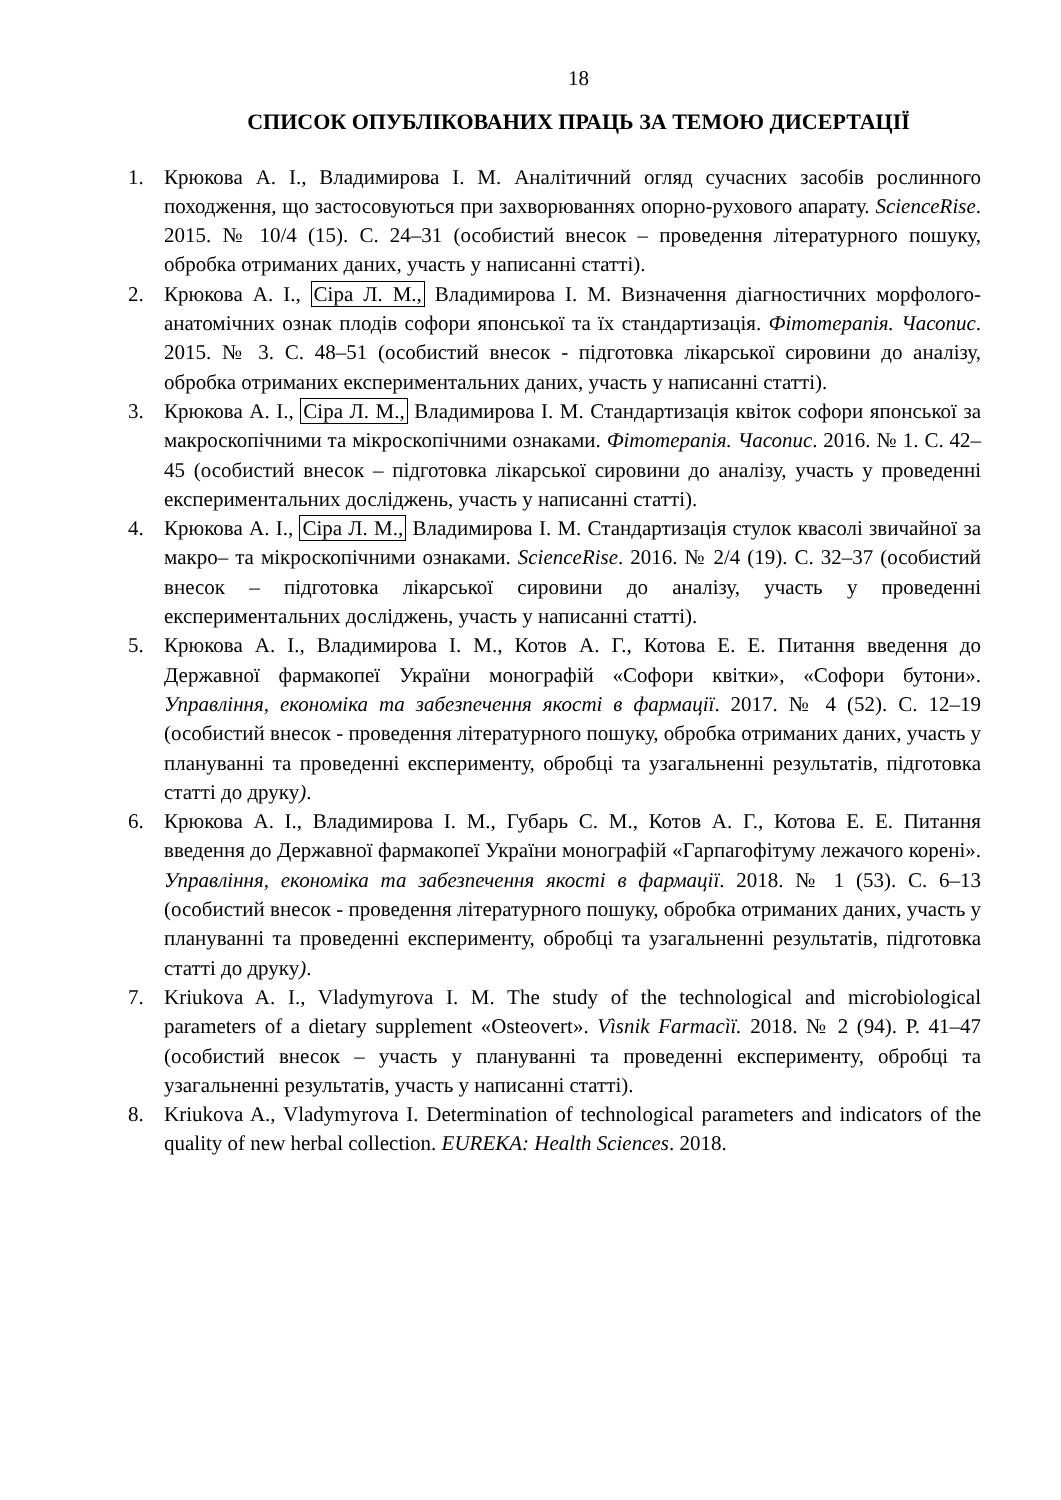18
СПИСОК ОПУБЛІКОВАНИХ ПРАЦЬ ЗА ТЕМОЮ ДИСЕРТАЦІЇ
1. Крюкова А. І., Владимирова І. М. Аналітичний огляд сучасних засобів рослинного походження, що застосовуються при захворюваннях опорно-рухового апарату. ScienceRise. 2015. № 10/4 (15). С. 24–31 (особистий внесок – проведення літературного пошуку, обробка отриманих даних, участь у написанні статті).
2. Крюкова А. І., Сіра Л. М., Владимирова І. М. Визначення діагностичних морфолого-анатомічних ознак плодів софори японської та їх стандартизація. Фітотерапія. Часопис. 2015. № 3. С. 48–51 (особистий внесок - підготовка лікарської сировини до аналізу, обробка отриманих експериментальних даних, участь у написанні статті).
3. Крюкова А. І., Сіра Л. М., Владимирова І. М. Стандартизація квіток софори японської за макроскопічними та мікроскопічними ознаками. Фітотерапія. Часопис. 2016. № 1. С. 42–45 (особистий внесок – підготовка лікарської сировини до аналізу, участь у проведенні експериментальних досліджень, участь у написанні статті).
4. Крюкова А. І., Сіра Л. М., Владимирова І. М. Стандартизація стулок квасолі звичайної за макро– та мікроскопічними ознаками. ScienceRise. 2016. № 2/4 (19). С. 32–37 (особистий внесок – підготовка лікарської сировини до аналізу, участь у проведенні експериментальних досліджень, участь у написанні статті).
5. Крюкова А. І., Владимирова І. М., Котов А. Г., Котова Е. Е. Питання введення до Державної фармакопеї України монографій «Софори квітки», «Софори бутони». Управління, економіка та забезпечення якості в фармації. 2017. № 4 (52). С. 12–19 (особистий внесок - проведення літературного пошуку, обробка отриманих даних, участь у плануванні та проведенні експерименту, обробці та узагальненні результатів, підготовка статті до друку).
6. Крюкова А. І., Владимирова І. М., Губарь С. М., Котов А. Г., Котова Е. Е. Питання введення до Державної фармакопеї України монографій «Гарпагофітуму лежачого корені». Управління, економіка та забезпечення якості в фармації. 2018. № 1 (53). С. 6–13 (особистий внесок - проведення літературного пошуку, обробка отриманих даних, участь у плануванні та проведенні експерименту, обробці та узагальненні результатів, підготовка статті до друку).
7. Kriukova A. I., Vladymyrova I. M. The study of the technological and microbiological parameters of a dietary supplement «Osteovert». Vìsnik Farmacìï. 2018. № 2 (94). Р. 41–47 (особистий внесок – участь у плануванні та проведенні експерименту, обробці та узагальненні результатів, участь у написанні статті).
8. Kriukova A., Vladymyrova I. Determination of technological parameters and indicators of the quality of new herbal collection. EUREKA: Health Sciences. 2018.